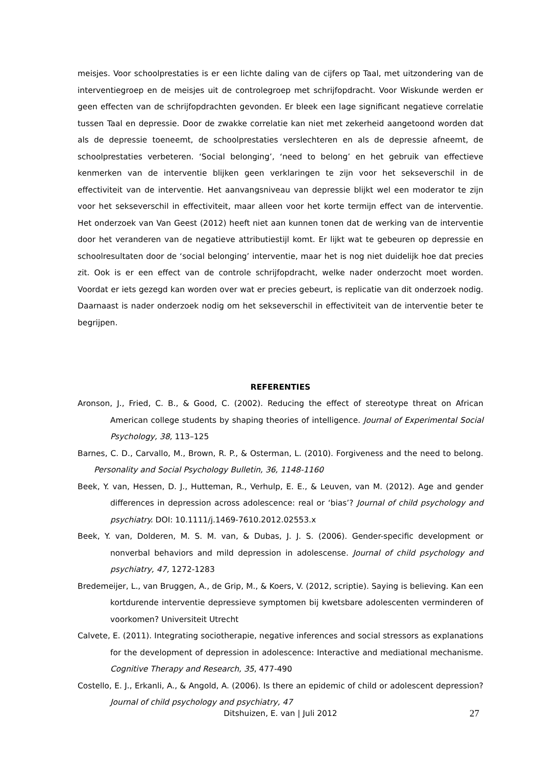meisjes. Voor schoolprestaties is er een lichte daling van de cijfers op Taal, met uitzondering van de interventiegroep en de meisjes uit de controlegroep met schrijfopdracht. Voor Wiskunde werden er geen effecten van de schrijfopdrachten gevonden. Er bleek een lage significant negatieve correlatie tussen Taal en depressie. Door de zwakke correlatie kan niet met zekerheid aangetoond worden dat als de depressie toeneemt, de schoolprestaties verslechteren en als de depressie afneemt, de schoolprestaties verbeteren. ‘Social belonging’, ‘need to belong’ en het gebruik van effectieve kenmerken van de interventie blijken geen verklaringen te zijn voor het sekseverschil in de effectiviteit van de interventie. Het aanvangsniveau van depressie blijkt wel een moderator te zijn voor het sekseverschil in effectiviteit, maar alleen voor het korte termijn effect van de interventie. Het onderzoek van Van Geest (2012) heeft niet aan kunnen tonen dat de werking van de interventie door het veranderen van de negatieve attributiestijl komt. Er lijkt wat te gebeuren op depressie en schoolresultaten door de ‘social belonging’ interventie, maar het is nog niet duidelijk hoe dat precies zit. Ook is er een effect van de controle schrijfopdracht, welke nader onderzocht moet worden. Voordat er iets gezegd kan worden over wat er precies gebeurt, is replicatie van dit onderzoek nodig. Daarnaast is nader onderzoek nodig om het sekseverschil in effectiviteit van de interventie beter te begrijpen.
REFERENTIES
Aronson, J., Fried, C. B., & Good, C. (2002). Reducing the effect of stereotype threat on African American college students by shaping theories of intelligence. Journal of Experimental Social Psychology, 38, 113–125
Barnes, C. D., Carvallo, M., Brown, R. P., & Osterman, L. (2010). Forgiveness and the need to belong. Personality and Social Psychology Bulletin, 36, 1148-1160
Beek, Y. van, Hessen, D. J., Hutteman, R., Verhulp, E. E., & Leuven, van M. (2012). Age and gender differences in depression across adolescence: real or ‘bias’? Journal of child psychology and psychiatry. DOI: 10.1111/j.1469-7610.2012.02553.x
Beek, Y. van, Dolderen, M. S. M. van, & Dubas, J. J. S. (2006). Gender-specific development or nonverbal behaviors and mild depression in adolescense. Journal of child psychology and psychiatry, 47, 1272-1283
Bredemeijer, L., van Bruggen, A., de Grip, M., & Koers, V. (2012, scriptie). Saying is believing. Kan een kortdurende interventie depressieve symptomen bij kwetsbare adolescenten verminderen of voorkomen? Universiteit Utrecht
Calvete, E. (2011). Integrating sociotherapie, negative inferences and social stressors as explanations for the development of depression in adolescence: Interactive and mediational mechanisme. Cognitive Therapy and Research, 35, 477-490
Costello, E. J., Erkanli, A., & Angold, A. (2006). Is there an epidemic of child or adolescent depression? Journal of child psychology and psychiatry, 47
Ditshuizen, E. van | Juli 2012 27